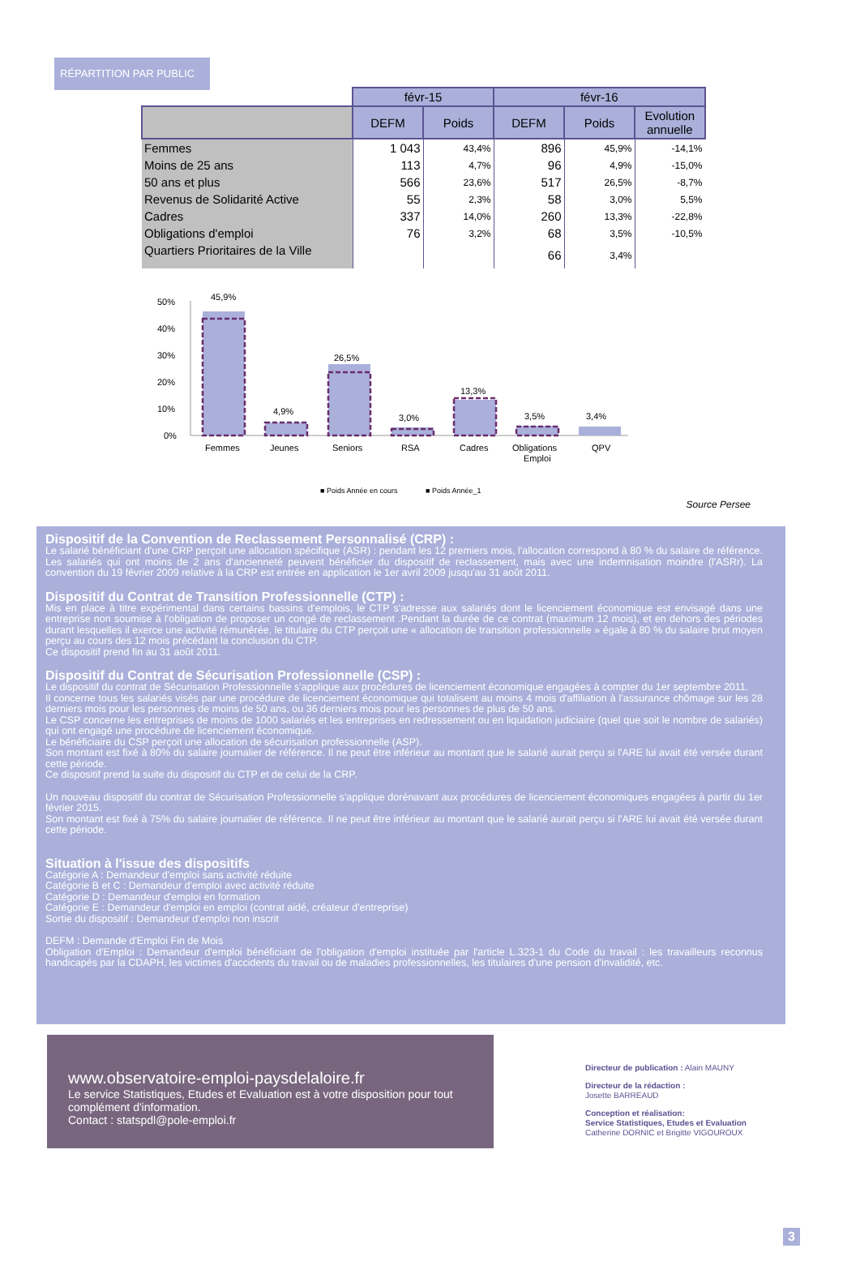RÉPARTITION PAR PUBLIC
| | févr-15 | | févr-16 | | |
| --- | --- | --- | --- | --- | --- |
| | DEFM | Poids | DEFM | Poids | Evolution annuelle |
| Femmes | 1 043 | 43,4% | 896 | 45,9% | -14,1% |
| Moins de 25 ans | 113 | 4,7% | 96 | 4,9% | -15,0% |
| 50 ans et plus | 566 | 23,6% | 517 | 26,5% | -8,7% |
| Revenus de Solidarité Active | 55 | 2,3% | 58 | 3,0% | 5,5% |
| Cadres | 337 | 14,0% | 260 | 13,3% | -22,8% |
| Obligations d'emploi | 76 | 3,2% | 68 | 3,5% | -10,5% |
| Quartiers Prioritaires de la Ville | | | 66 | 3,4% | |
50%
40%
30%
20%
10%
0%
45,9%
4,9%
26,5%
3,0%
13,3%
3,5%
3,4%
Femmes
Jeunes
Seniors
RSA
Cadres
Obligations
Emploi
QPV
■ Poids Année en cours
■ Poids Année_1
Source Persee
Dispositif de la Convention de Reclassement Personnalisé (CRP) :
Le salarié bénéficiant d'une CRP perçoit une allocation spécifique (ASR) : pendant les 12 premiers mois, l'allocation correspond à 80 % du salaire de référence. Les salariés qui ont moins de 2 ans d'ancienneté peuvent bénéficier du dispositif de reclassement, mais avec une indemnisation moindre (l'ASRr). La convention du 19 février 2009 relative à la CRP est entrée en application le 1er avril 2009 jusqu'au 31 août 2011.
Dispositif du Contrat de Transition Professionnelle (CTP) :
Mis en place à titre expérimental dans certains bassins d'emplois, le CTP s'adresse aux salariés dont le licenciement économique est envisagé dans une entreprise non soumise à l'obligation de proposer un congé de reclassement .Pendant la durée de ce contrat (maximum 12 mois), et en dehors des périodes durant lesquelles il exerce une activité rémunérée, le titulaire du CTP perçoit une « allocation de transition professionnelle » égale à 80 % du salaire brut moyen perçu au cours des 12 mois précédant la conclusion du CTP.
Ce dispositif prend fin au 31 août 2011.
Dispositif du Contrat de Sécurisation Professionnelle (CSP) :
Le dispositif du contrat de Sécurisation Professionnelle s'applique aux procédures de licenciement économique engagées à compter du 1er septembre 2011.
Il concerne tous les salariés visés par une procédure de licenciement économique qui totalisent au moins 4 mois d'affiliation à l'assurance chômage sur les 28 derniers mois pour les personnes de moins de 50 ans, ou 36 derniers mois pour les personnes de plus de 50 ans.
Le CSP concerne les entreprises de moins de 1000 salariés et les entreprises en redressement ou en liquidation judiciaire (quel que soit le nombre de salariés) qui ont engagé une procédure de licenciement économique.
Le bénéficiaire du CSP perçoit une allocation de sécurisation professionnelle (ASP).
Son montant est fixé à 80% du salaire journalier de référence. Il ne peut être inférieur au montant que le salarié aurait perçu si l'ARE lui avait été versée durant cette période.
Ce dispositif prend la suite du dispositif du CTP et de celui de la CRP.
Un nouveau dispositif du contrat de Sécurisation Professionnelle s'applique dorénavant aux procédures de licenciement économiques engagées à partir du 1er février 2015.
Son montant est fixé à 75% du salaire journalier de référence. Il ne peut être inférieur au montant que le salarié aurait perçu si l'ARE lui avait été versée durant cette période.
Situation à l'issue des dispositifs
Catégorie A : Demandeur d'emploi sans activité réduite
Catégorie B et C : Demandeur d'emploi avec activité réduite
Catégorie D : Demandeur d'emploi en formation
Catégorie E : Demandeur d'emploi en emploi (contrat aidé, créateur d'entreprise)
Sortie du dispositif : Demandeur d'emploi non inscrit
DEFM : Demande d'Emploi Fin de Mois
Obligation d'Emploi : Demandeur d'emploi bénéficiant de l'obligation d'emploi instituée par l'article L.323-1 du Code du travail : les travailleurs reconnus handicapés par la CDAPH, les victimes d'accidents du travail ou de maladies professionnelles, les titulaires d'une pension d'invalidité, etc.
www.observatoire-emploi-paysdelaloire.fr
Le service Statistiques, Etudes et Evaluation est à votre disposition pour tout complément d'information.
Contact : statspdl@pole-emploi.fr
Directeur de publication : Alain MAUNY
Directeur de la rédaction :
Josette BARREAUD
Conception et réalisation:
Service Statistiques, Etudes et Evaluation
Catherine DORNIC et Brigitte VIGOUROUX
3